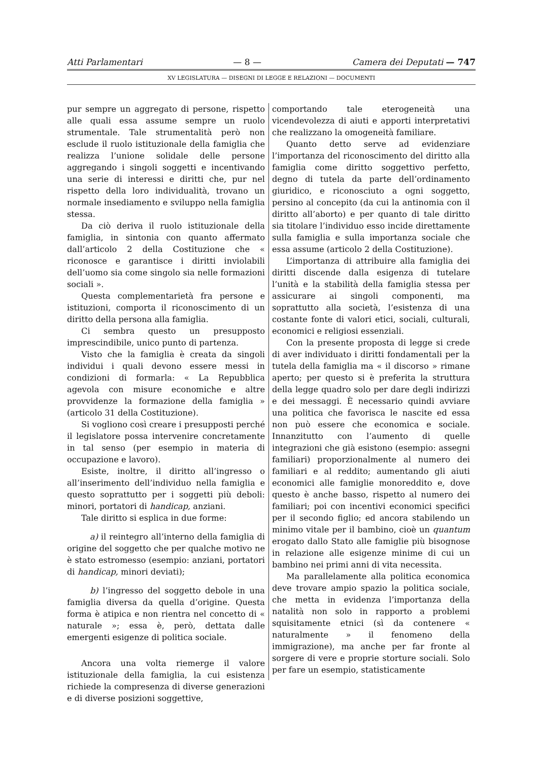Atti Parlamentari — 8 — Camera dei Deputati — 747
XV LEGISLATURA — DISEGNI DI LEGGE E RELAZIONI — DOCUMENTI
pur sempre un aggregato di persone, rispetto alle quali essa assume sempre un ruolo strumentale. Tale strumentalità però non esclude il ruolo istituzionale della famiglia che realizza l’unione solidale delle persone aggregando i singoli soggetti e incentivando una serie di interessi e diritti che, pur nel rispetto della loro individualità, trovano un normale insediamento e sviluppo nella famiglia stessa.
Da ciò deriva il ruolo istituzionale della famiglia, in sintonia con quanto affermato dall’articolo 2 della Costituzione che « riconosce e garantisce i diritti inviolabili dell’uomo sia come singolo sia nelle formazioni sociali ».
Questa complementarietà fra persone e istituzioni, comporta il riconoscimento di un diritto della persona alla famiglia.
Ci sembra questo un presupposto imprescindibile, unico punto di partenza.
Visto che la famiglia è creata da singoli individui i quali devono essere messi in condizioni di formarla: « La Repubblica agevola con misure economiche e altre provvidenze la formazione della famiglia » (articolo 31 della Costituzione).
Si vogliono così creare i presupposti perché il legislatore possa intervenire concretamente in tal senso (per esempio in materia di occupazione e lavoro).
Esiste, inoltre, il diritto all’ingresso o all’inserimento dell’individuo nella famiglia e questo soprattutto per i soggetti più deboli: minori, portatori di handicap, anziani.
Tale diritto si esplica in due forme:
a) il reintegro all’interno della famiglia di origine del soggetto che per qualche motivo ne è stato estromesso (esempio: anziani, portatori di handicap, minori deviati);
b) l’ingresso del soggetto debole in una famiglia diversa da quella d’origine. Questa forma è atipica e non rientra nel concetto di « naturale »; essa è, però, dettata dalle emergenti esigenze di politica sociale.
Ancora una volta riemerge il valore istituzionale della famiglia, la cui esistenza richiede la compresenza di diverse generazioni e di diverse posizioni soggettive,
comportando tale eterogeneità una vicendevolezza di aiuti e apporti interpretativi che realizzano la omogeneità familiare.
Quanto detto serve ad evidenziare l’importanza del riconoscimento del diritto alla famiglia come diritto soggettivo perfetto, degno di tutela da parte dell’ordinamento giuridico, e riconosciuto a ogni soggetto, persino al concepito (da cui la antinomia con il diritto all’aborto) e per quanto di tale diritto sia titolare l’individuo esso incide direttamente sulla famiglia e sulla importanza sociale che essa assume (articolo 2 della Costituzione).
L’importanza di attribuire alla famiglia dei diritti discende dalla esigenza di tutelare l’unità e la stabilità della famiglia stessa per assicurare ai singoli componenti, ma soprattutto alla società, l’esistenza di una costante fonte di valori etici, sociali, culturali, economici e religiosi essenziali.
Con la presente proposta di legge si crede di aver individuato i diritti fondamentali per la tutela della famiglia ma « il discorso » rimane aperto; per questo si è preferita la struttura della legge quadro solo per dare degli indirizzi e dei messaggi. È necessario quindi avviare una politica che favorisca le nascite ed essa non può essere che economica e sociale. Innanzitutto con l’aumento di quelle integrazioni che già esistono (esempio: assegni familiari) proporzionalmente al numero dei familiari e al reddito; aumentando gli aiuti economici alle famiglie monoreddito e, dove questo è anche basso, rispetto al numero dei familiari; poi con incentivi economici specifici per il secondo figlio; ed ancora stabilendo un minimo vitale per il bambino, cioè un quantum erogato dallo Stato alle famiglie più bisognose in relazione alle esigenze minime di cui un bambino nei primi anni di vita necessita.
Ma parallelamente alla politica economica deve trovare ampio spazio la politica sociale, che metta in evidenza l’importanza della natalità non solo in rapporto a problemi squisitamente etnici (sì da contenere « naturalmente » il fenomeno della immigrazione), ma anche per far fronte al sorgere di vere e proprie storture sociali. Solo per fare un esempio, statisticamente